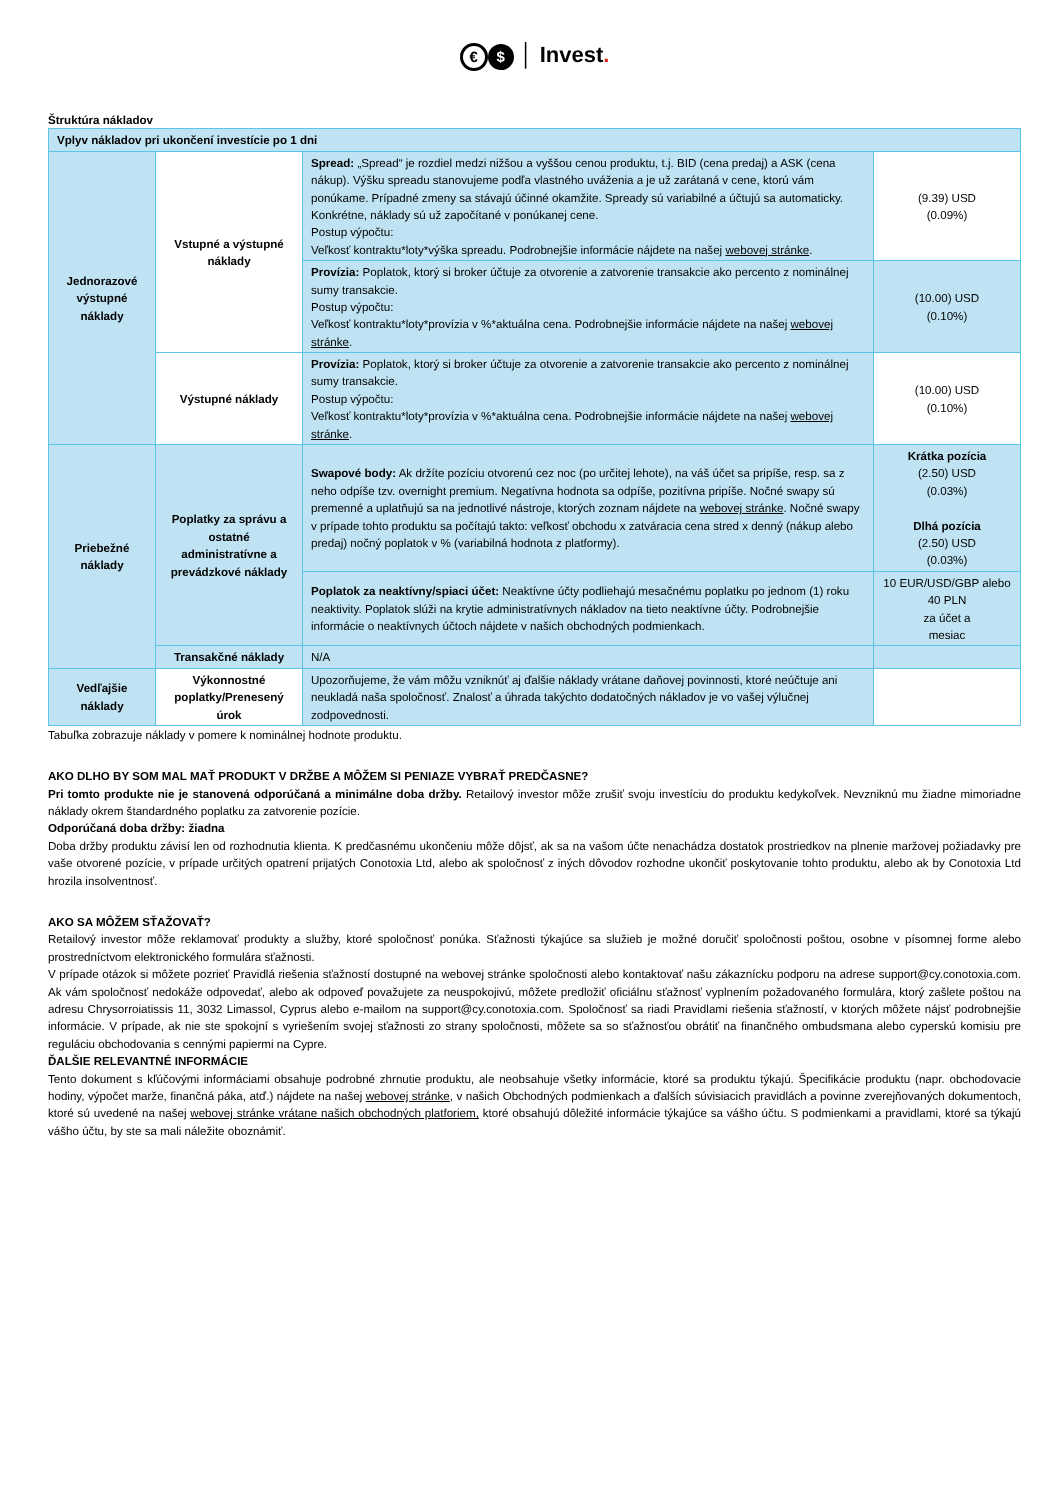€ $ │ Invest.
Štruktúra nákladov
| Vplyv nákladov pri ukončení investície po 1 dni | | | |
| Jednorazové výstupné náklady | Vstupné a výstupné náklady | Spread: „Spread“ je rozdiel medzi nižšou a vyššou cenou produktu, t.j. BID (cena predaj) a ASK (cena nákup). Výšku spreadu stanovujeme podľa vlastného uváženia a je už zarátaná v cene, ktorú vám ponúkame. Prípadné zmeny sa stávajú účinné okamžite. Spready sú variabilné a účtujú sa automaticky. Konkrétne, náklady sú už započítané v ponúkanej cene. Postup výpočtu: Veľkosť kontraktu*loty*výška spreadu. Podrobnejšie informácie nájdete na našej webovej stránke . | (9.39) USD (0.09%) |
| | | Provízia: Poplatok, ktorý si broker účtuje za otvorenie a zatvorenie transakcie ako percento z nominálnej sumy transakcie. Postup výpočtu: Veľkosť kontraktu*loty*provízia v %*aktuálna cena. Podrobnejšie informácie nájdete na našej webovej stránke . | (10.00) USD (0.10%) |
| | Výstupné náklady | Provízia: Poplatok, ktorý si broker účtuje za otvorenie a zatvorenie transakcie ako percento z nominálnej sumy transakcie. Postup výpočtu: Veľkosť kontraktu*loty*provízia v %*aktuálna cena. Podrobnejšie informácie nájdete na našej webovej stránke . | (10.00) USD (0.10%) |
| Priebežné náklady | Poplatky za správu a ostatné administratívne a prevádzkové náklady | Swapové body: Ak držíte pozíciu otvorenú cez noc (po určitej lehote), na váš účet sa pripíše, resp. sa z neho odpíše tzv. overnight premium. Negatívna hodnota sa odpíše, pozitívna pripíše. Nočné swapy sú premenné a uplatňujú sa na jednotlivé nástroje, ktorých zoznam nájdete na webovej stránke . Nočné swapy v prípade tohto produktu sa počítajú takto: veľkosť obchodu x zatváracia cena stred x denný (nákup alebo predaj) nočný poplatok v % (variabilná hodnota z platformy). | Krátka pozícia (2.50) USD (0.03%) Dlhá pozícia (2.50) USD (0.03%) |
| | | Poplatok za neaktívny/spiaci účet: Neaktívne účty podliehajú mesačnému poplatku po jednom (1) roku neaktivity. Poplatok slúži na krytie administratívnych nákladov na tieto neaktívne účty. Podrobnejšie informácie o neaktívnych účtoch nájdete v našich obchodných podmienkach. | 10 EUR/USD/GBP alebo 40 PLN za účet a mesiac |
| | Transakčné náklady | N/A | |
| Vedľajšie náklady | Výkonnostné poplatky/Prenesený úrok | Upozorňujeme, že vám môžu vzniknúť aj ďalšie náklady vrátane daňovej povinnosti, ktoré neúčtuje ani neukladá naša spoločnosť. Znalosť a úhrada takýchto dodatočných nákladov je vo vašej výlučnej zodpovednosti. | |
Tabuľka zobrazuje náklady v pomere k nominálnej hodnote produktu.
AKO DLHO BY SOM MAL MAŤ PRODUKT V DRŽBE A MÔŽEM SI PENIAZE VYBRAŤ PREDČASNE?
Pri tomto produkte nie je stanovená odporúčaná a minimálne doba držby. Retailový investor môže zrušiť svoju investíciu do produktu kedykoľvek. Nevzniknú mu žiadne mimoriadne náklady okrem štandardného poplatku za zatvorenie pozície.
Odporúčaná doba držby: žiadna
Doba držby produktu závisí len od rozhodnutia klienta. K predčasnému ukončeniu môže dôjsť, ak sa na vašom účte nenachádza dostatok prostriedkov na plnenie maržovej požiadavky pre vaše otvorené pozície, v prípade určitých opatrení prijatých Conotoxia Ltd, alebo ak spoločnosť z iných dôvodov rozhodne ukončiť poskytovanie tohto produktu, alebo ak by Conotoxia Ltd hrozila insolventnosť.
AKO SA MÔŽEM SŤAŽOVAŤ?
Retailový investor môže reklamovať produkty a služby, ktoré spoločnosť ponúka. Sťažnosti týkajúce sa služieb je možné doručiť spoločnosti poštou, osobne v písomnej forme alebo prostredníctvom elektronického formulára sťažnosti.
V prípade otázok si môžete pozrieť Pravidlá riešenia sťažností dostupné na webovej stránke spoločnosti alebo kontaktovať našu zákaznícku podporu na adrese support@cy.conotoxia.com. Ak vám spoločnosť nedokáže odpovedať, alebo ak odpoveď považujete za neuspokojivú, môžete predložiť oficiálnu sťažnosť vyplnením požadovaného formulára, ktorý zašlete poštou na adresu Chrysorroiatissis 11, 3032 Limassol, Cyprus alebo e-mailom na support@cy.conotoxia.com. Spoločnosť sa riadi Pravidlami riešenia sťažností, v ktorých môžete nájsť podrobnejšie informácie. V prípade, ak nie ste spokojní s vyriešením svojej sťažnosti zo strany spoločnosti, môžete sa so sťažnosťou obrátiť na finančného ombudsmana alebo cyperskú komisiu pre reguláciu obchodovania s cennými papiermi na Cypre.
ĎALŠIE RELEVANTNÉ INFORMÁCIE
Tento dokument s kľúčovými informáciami obsahuje podrobné zhrnutie produktu, ale neobsahuje všetky informácie, ktoré sa produktu týkajú. Špecifikácie produktu (napr. obchodovacie hodiny, výpočet marže, finančná páka, atď.) nájdete na našej webovej stránke, v našich Obchodných podmienkach a ďalších súvisiacich pravidlách a povinne zverejňovaných dokumentoch, ktoré sú uvedené na našej webovej stránke vrátane našich obchodných platforiem, ktoré obsahujú dôležité informácie týkajúce sa vášho účtu. S podmienkami a pravidlami, ktoré sa týkajú vášho účtu, by ste sa mali náležite oboznámiť.